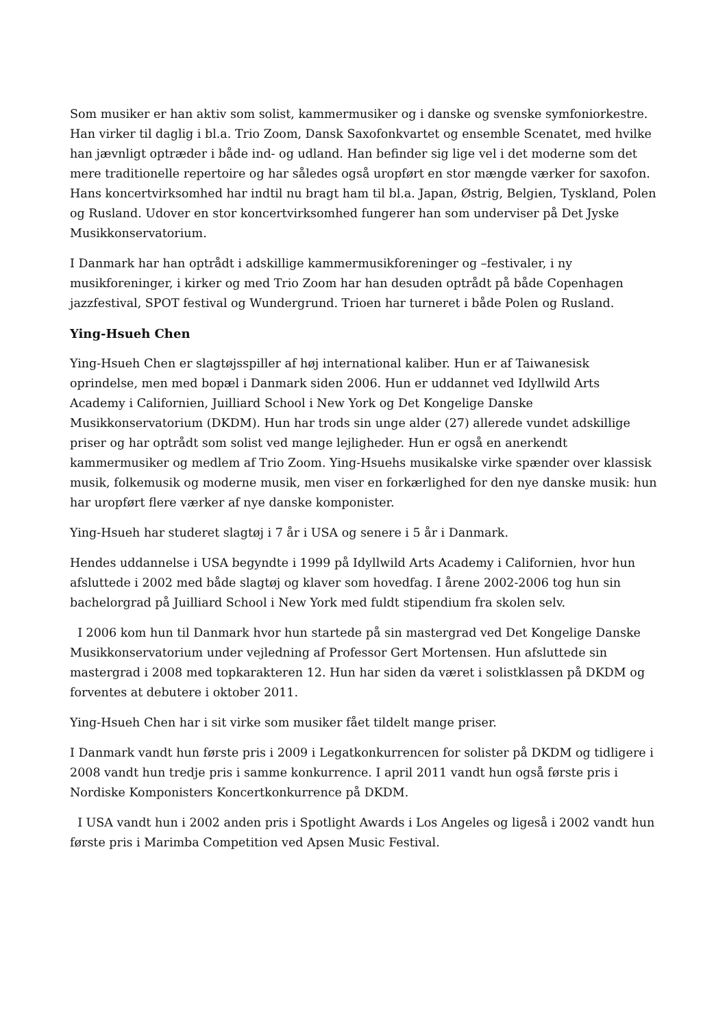Som musiker er han aktiv som solist, kammermusiker og i danske og svenske symfoniorkestre. Han virker til daglig i bl.a. Trio Zoom, Dansk Saxofonkvartet og ensemble Scenatet, med hvilke han jævnligt optræder i både ind- og udland. Han befinder sig lige vel i det moderne som det mere traditionelle repertoire og har således også uropført en stor mængde værker for saxofon. Hans koncertvirksomhed har indtil nu bragt ham til bl.a. Japan, Østrig, Belgien, Tyskland, Polen og Rusland. Udover en stor koncertvirksomhed fungerer han som underviser på Det Jyske Musikkonservatorium.
I Danmark har han optrådt i adskillige kammermusikforeninger og –festivaler, i ny musikforeninger, i kirker og med Trio Zoom har han desuden optrådt på både Copenhagen jazzfestival, SPOT festival og Wundergrund. Trioen har turneret i både Polen og Rusland.
Ying-Hsueh Chen
Ying-Hsueh Chen er slagtøjsspiller af høj international kaliber. Hun er af Taiwanesisk oprindelse, men med bopæl i Danmark siden 2006. Hun er uddannet ved Idyllwild Arts Academy i Californien, Juilliard School i New York og Det Kongelige Danske Musikkonservatorium (DKDM). Hun har trods sin unge alder (27) allerede vundet adskillige priser og har optrådt som solist ved mange lejligheder. Hun er også en anerkendt kammermusiker og medlem af Trio Zoom. Ying-Hsuehs musikalske virke spænder over klassisk musik, folkemusik og moderne musik, men viser en forkærlighed for den nye danske musik: hun har uropført flere værker af nye danske komponister.
Ying-Hsueh har studeret slagtøj i 7 år i USA og senere i 5 år i Danmark.
Hendes uddannelse i USA begyndte i 1999 på Idyllwild Arts Academy i Californien, hvor hun afsluttede i 2002 med både slagtøj og klaver som hovedfag. I årene 2002-2006 tog hun sin bachelorgrad på Juilliard School i New York med fuldt stipendium fra skolen selv.
I 2006 kom hun til Danmark hvor hun startede på sin mastergrad ved Det Kongelige Danske Musikkonservatorium under vejledning af Professor Gert Mortensen. Hun afsluttede sin mastergrad i 2008 med topkarakteren 12. Hun har siden da været i solistklassen på DKDM og forventes at debutere i oktober 2011.
Ying-Hsueh Chen har i sit virke som musiker fået tildelt mange priser.
I Danmark vandt hun første pris i 2009 i Legatkonkurrencen for solister på DKDM og tidligere i 2008 vandt hun tredje pris i samme konkurrence. I april 2011 vandt hun også første pris i Nordiske Komponisters Koncertkonkurrence på DKDM.
I USA vandt hun i 2002 anden pris i Spotlight Awards i Los Angeles og ligeså i 2002 vandt hun første pris i Marimba Competition ved Apsen Music Festival.